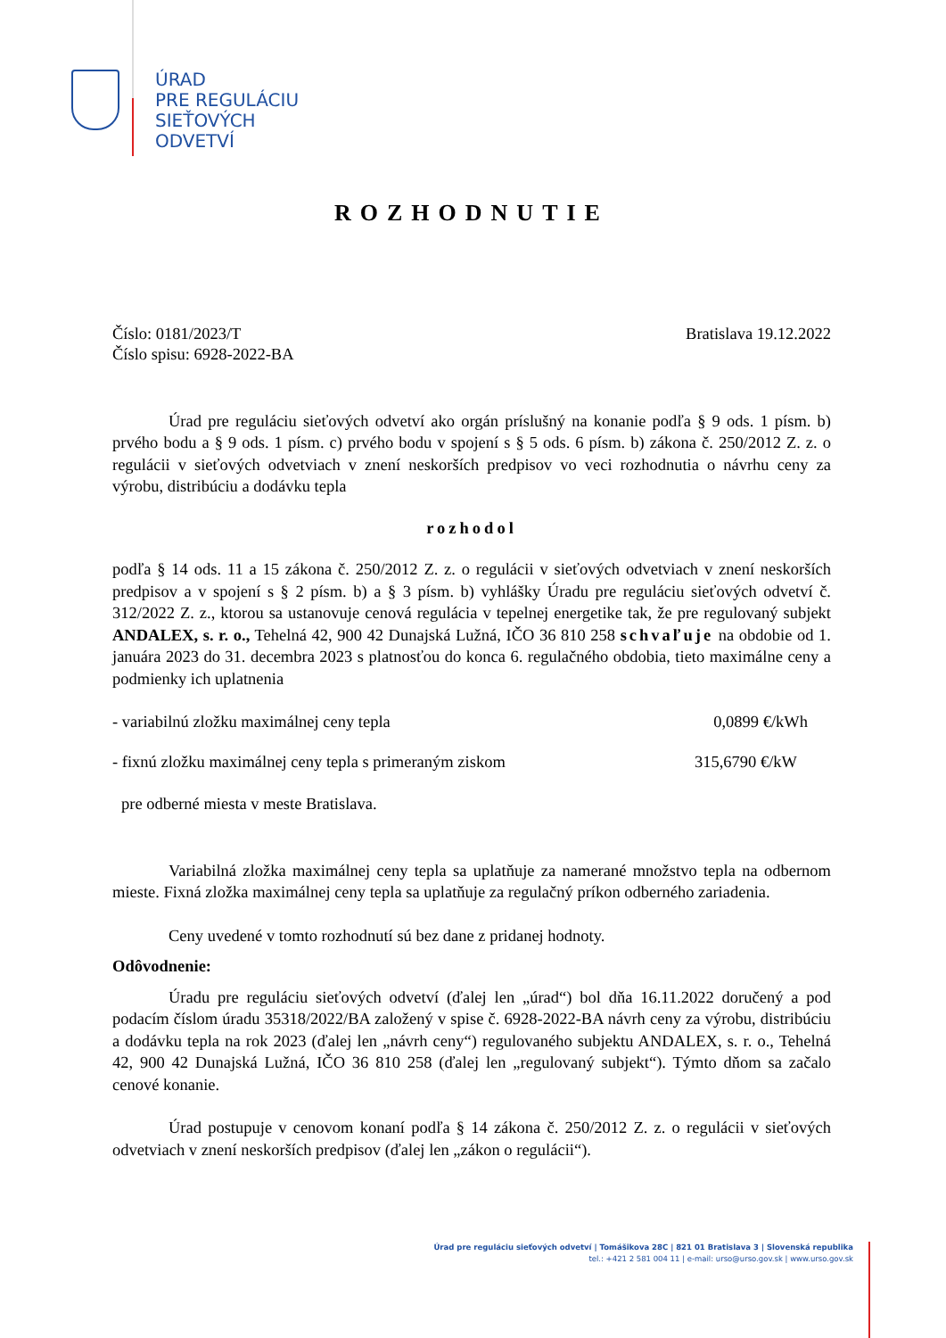ÚRAD
PRE REGULÁCIU
SIEŤOVÝCH
ODVETVÍ
ROZHODNUTIE
Číslo: 0181/2023/T Bratislava 19.12.2022
Číslo spisu: 6928-2022-BA
Úrad pre reguláciu sieťových odvetví ako orgán príslušný na konanie podľa § 9 ods. 1 písm. b) prvého bodu a § 9 ods. 1 písm. c) prvého bodu v spojení s § 5 ods. 6 písm. b) zákona č. 250/2012 Z. z. o regulácii v sieťových odvetviach v znení neskorších predpisov vo veci rozhodnutia o návrhu ceny za výrobu, distribúciu a dodávku tepla
rozhodol
podľa § 14 ods. 11 a 15 zákona č. 250/2012 Z. z. o regulácii v sieťových odvetviach v znení neskorších predpisov a v spojení s § 2 písm. b) a § 3 písm. b) vyhlášky Úradu pre reguláciu sieťových odvetví č. 312/2022 Z. z., ktorou sa ustanovuje cenová regulácia v tepelnej energetike tak, že pre regulovaný subjekt ANDALEX, s. r. o., Tehelná 42, 900 42 Dunajská Lužná, IČO 36 810 258 schvaľuje na obdobie od 1. januára 2023 do 31. decembra 2023 s platnosťou do konca 6. regulačného obdobia, tieto maximálne ceny a podmienky ich uplatnenia
- variabilnú zložku maximálnej ceny tepla 0,0899 €/kWh
- fixnú zložku maximálnej ceny tepla s primeraným ziskom 315,6790 €/kW
pre odberné miesta v meste Bratislava.
Variabilná zložka maximálnej ceny tepla sa uplatňuje za namerané množstvo tepla na odbernom mieste. Fixná zložka maximálnej ceny tepla sa uplatňuje za regulačný príkon odberného zariadenia.
Ceny uvedené v tomto rozhodnutí sú bez dane z pridanej hodnoty.
Odôvodnenie:
Úradu pre reguláciu sieťových odvetví (ďalej len „úrad“) bol dňa 16.11.2022 doručený a pod podacím číslom úradu 35318/2022/BA založený v spise č. 6928-2022-BA návrh ceny za výrobu, distribúciu a dodávku tepla na rok 2023 (ďalej len „návrh ceny“) regulovaného subjektu ANDALEX, s. r. o., Tehelná 42, 900 42 Dunajská Lužná, IČO 36 810 258 (ďalej len „regulovaný subjekt“). Týmto dňom sa začalo cenové konanie.
Úrad postupuje v cenovom konaní podľa § 14 zákona č. 250/2012 Z. z. o regulácii v sieťových odvetviach v znení neskorších predpisov (ďalej len „zákon o regulácii“).
Úrad pre reguláciu sieťových odvetví | Tomášikova 28C | 821 01 Bratislava 3 | Slovenská republika
tel.: +421 2 581 004 11 | e-mail: urso@urso.gov.sk | www.urso.gov.sk